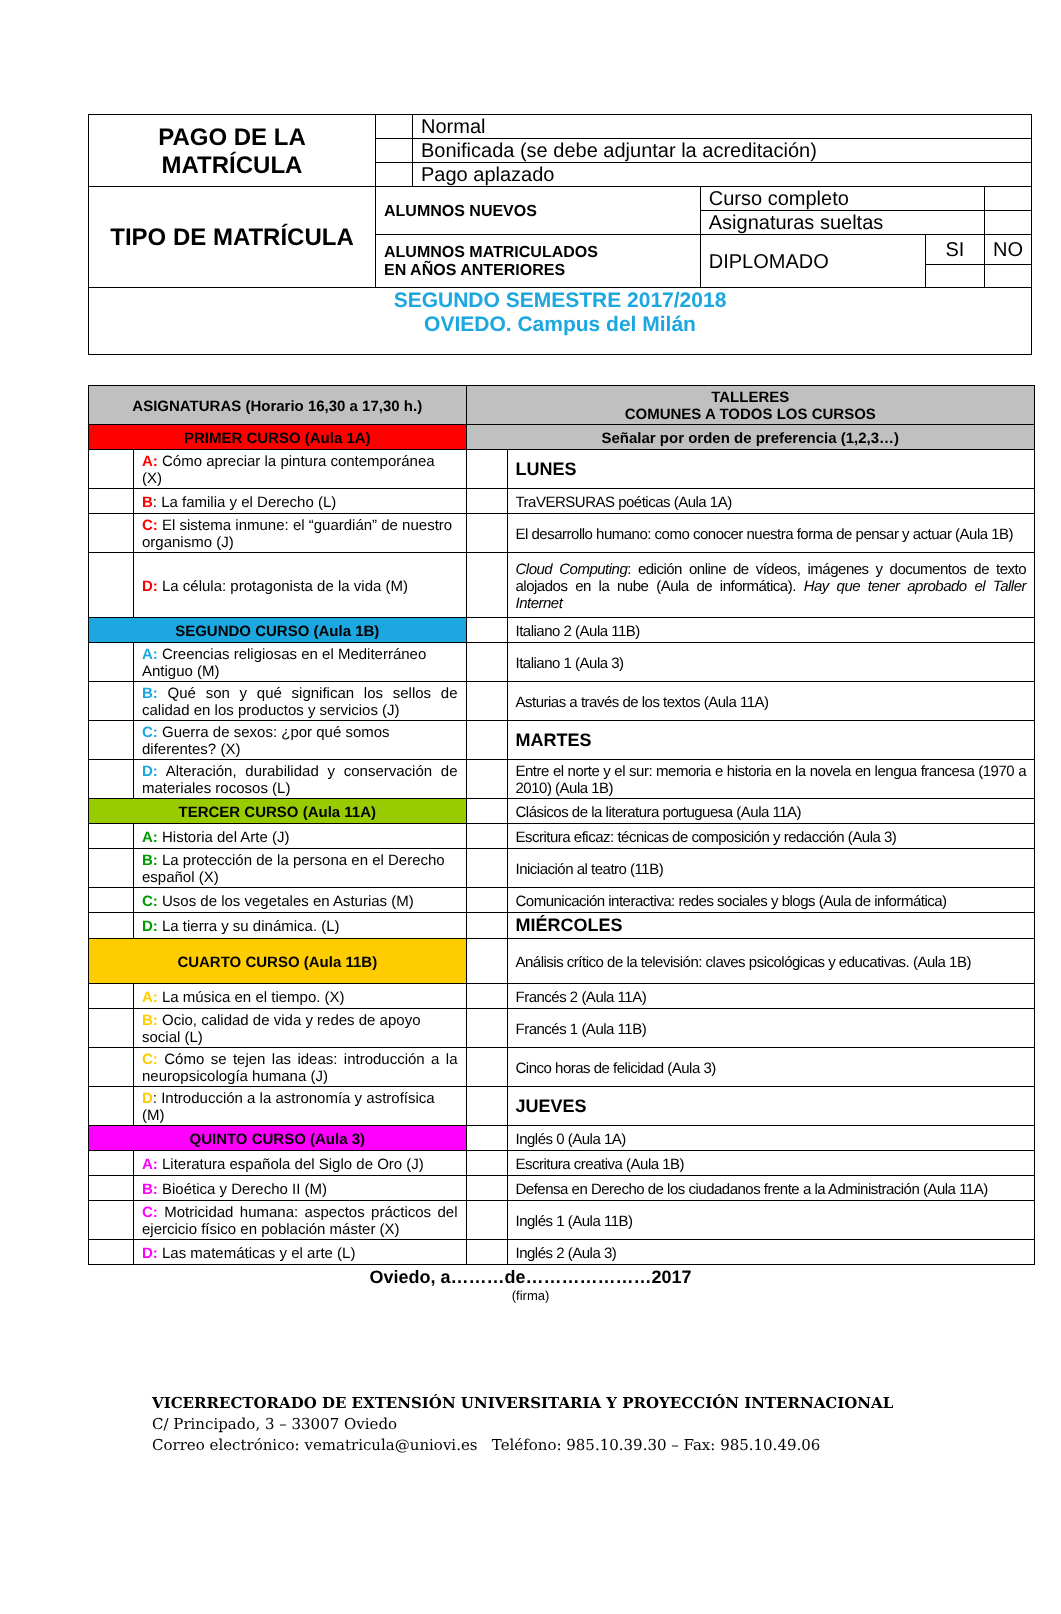| PAGO DE LA MATRÍCULA | | Normal | | | |
| | | Bonificada (se debe adjuntar la acreditación) | | | |
| | | Pago aplazado | | | |
| TIPO DE MATRÍCULA | ALUMNOS NUEVOS | | Curso completo | | |
| | | | Asignaturas sueltas | | |
| | ALUMNOS MATRICULADOS EN AÑOS ANTERIORES | | DIPLOMADO | SI | NO |
| SEGUNDO SEMESTRE 2017/2018 OVIEDO. Campus del Milán | | | | | |
| ASIGNATURAS (Horario 16,30 a 17,30 h.) | | TALLERES COMUNES A TODOS LOS CURSOS | |
| PRIMER CURSO (Aula 1A) | | Señalar por orden de preferencia (1,2,3…) | |
| | A: Cómo apreciar la pintura contemporánea (X) | | LUNES |
| | B : La familia y el Derecho (L) | | TraVERSURAS poéticas (Aula 1A) |
| | C: El sistema inmune: el “guardián” de nuestro organismo (J) | | El desarrollo humano: como conocer nuestra forma de pensar y actuar (Aula 1B) |
| | D: La célula: protagonista de la vida (M) | | Cloud Computing : edición online de vídeos, imágenes y documentos de texto alojados en la nube (Aula de informática). Hay que tener aprobado el Taller Internet |
| SEGUNDO CURSO (Aula 1B) | | | Italiano 2 (Aula 11B) |
| | A: Creencias religiosas en el Mediterráneo Antiguo (M) | | Italiano 1 (Aula 3) |
| | B: Qué son y qué significan los sellos de calidad en los productos y servicios (J) | | Asturias a través de los textos (Aula 11A) |
| | C: Guerra de sexos: ¿por qué somos diferentes? (X) | | MARTES |
| | D: Alteración, durabilidad y conservación de materiales rocosos (L) | | Entre el norte y el sur: memoria e historia en la novela en lengua francesa (1970 a 2010) (Aula 1B) |
| TERCER CURSO (Aula 11A) | | | Clásicos de la literatura portuguesa (Aula 11A) |
| | A: Historia del Arte (J) | | Escritura eficaz: técnicas de composición y redacción (Aula 3) |
| | B: La protección de la persona en el Derecho español (X) | | Iniciación al teatro (11B) |
| | C: Usos de los vegetales en Asturias (M) | | Comunicación interactiva: redes sociales y blogs (Aula de informática) |
| | D: La tierra y su dinámica. (L) | | MIÉRCOLES |
| CUARTO CURSO (Aula 11B) | | | Análisis crítico de la televisión: claves psicológicas y educativas. (Aula 1B) |
| | A: La música en el tiempo. (X) | | Francés 2 (Aula 11A) |
| | B: Ocio, calidad de vida y redes de apoyo social (L) | | Francés 1 (Aula 11B) |
| | C: Cómo se tejen las ideas: introducción a la neuropsicología humana (J) | | Cinco horas de felicidad (Aula 3) |
| | D : Introducción a la astronomía y astrofísica (M) | | JUEVES |
| QUINTO CURSO (Aula 3) | | | Inglés 0 (Aula 1A) |
| | A: Literatura española del Siglo de Oro (J) | | Escritura creativa (Aula 1B) |
| | B: Bioética y Derecho II (M) | | Defensa en Derecho de los ciudadanos frente a la Administración (Aula 11A) |
| | C: Motricidad humana: aspectos prácticos del ejercicio físico en población máster (X) | | Inglés 1 (Aula 11B) |
| | D: Las matemáticas y el arte (L) | | Inglés 2 (Aula 3) |
Oviedo, a………de…………………2017
(firma)
VICERRECTORADO DE EXTENSIÓN UNIVERSITARIA Y PROYECCIÓN INTERNACIONAL
C/ Principado, 3 – 33007 Oviedo
Correo electrónico: vematricula@uniovi.es Teléfono: 985.10.39.30 – Fax: 985.10.49.06